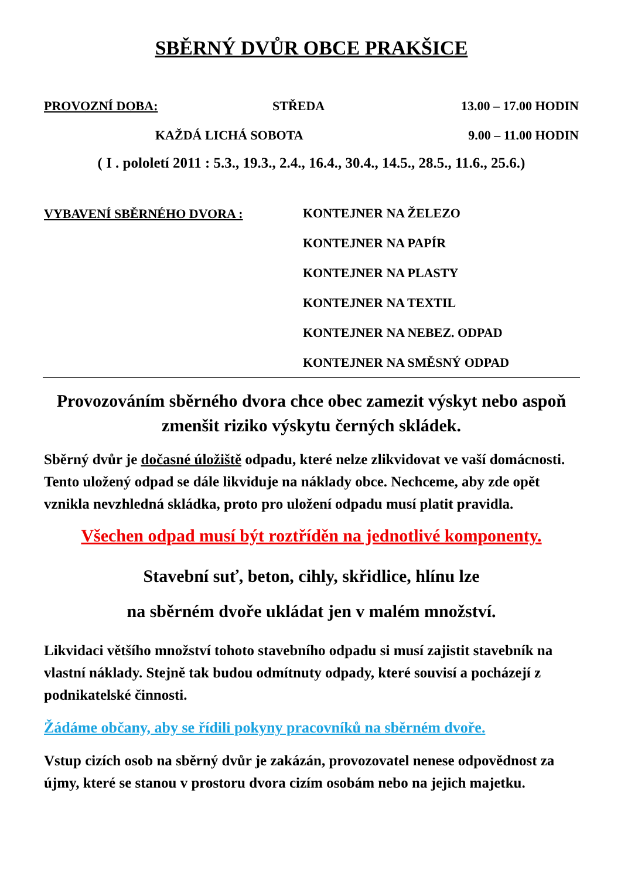SBĚRNÝ DVŮR OBCE PRAKŠICE
PROVOZNÍ DOBA: STŘEDA 13.00 – 17.00 HODIN
KAŽDÁ LICHÁ SOBOTA 9.00 – 11.00 HODIN
( I . pololetí 2011 : 5.3., 19.3., 2.4., 16.4., 30.4., 14.5., 28.5., 11.6., 25.6.)
VYBAVENÍ SBĚRNÉHO DVORA :
KONTEJNER NA ŽELEZO
KONTEJNER NA PAPÍR
KONTEJNER NA PLASTY
KONTEJNER NA TEXTIL
KONTEJNER NA NEBEZ. ODPAD
KONTEJNER NA SMĚSNÝ ODPAD
Provozováním sběrného dvora chce obec zamezit výskyt nebo aspoň zmenšit riziko výskytu černých skládek.
Sběrný dvůr je dočasné úložiště odpadu, které nelze zlikvidovat ve vaší domácnosti. Tento uložený odpad se dále likviduje na náklady obce. Nechceme, aby zde opět vznikla nevzhledná skládka, proto pro uložení odpadu musí platit pravidla.
Všechen odpad musí být roztříděn na jednotlivé komponenty.
Stavební suť, beton, cihly, skřidlice, hlínu lze
na sběrném dvoře ukládat jen v malém množství.
Likvidaci většího množství tohoto stavebního odpadu si musí zajistit stavebník na vlastní náklady. Stejně tak budou odmítnuty odpady, které souvisí a pocházejí z podnikatelské činnosti.
Žádáme občany, aby se řídili pokyny pracovníků na sběrném dvoře.
Vstup cizích osob na sběrný dvůr je zakázán, provozovatel nenese odpovědnost za újmy, které se stanou v prostoru dvora cizím osobám nebo na jejich majetku.